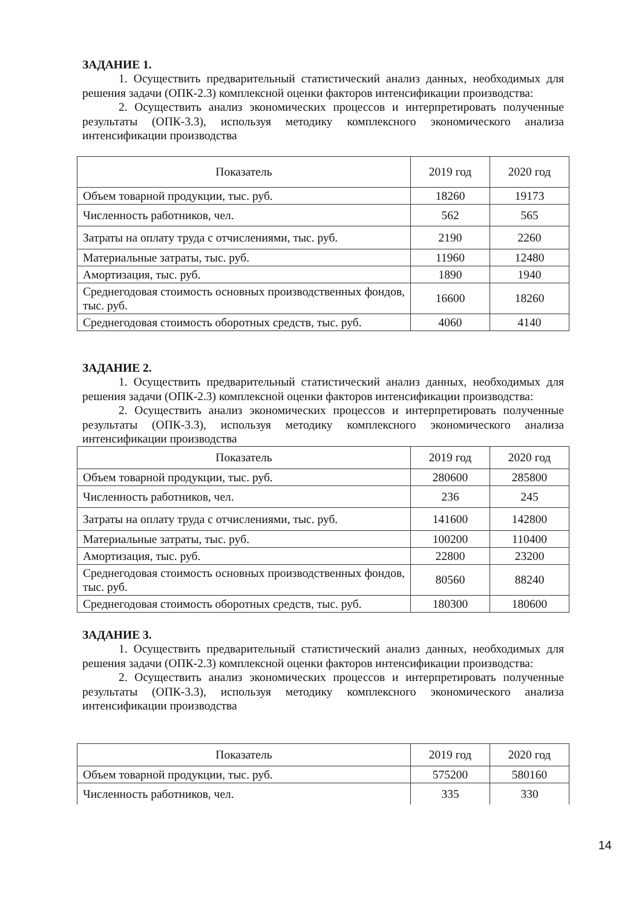ЗАДАНИЕ 1.
1. Осуществить предварительный статистический анализ данных, необходимых для решения задачи (ОПК-2.3) комплексной оценки факторов интенсификации производства:
2. Осуществить анализ экономических процессов и интерпретировать полученные результаты (ОПК-3.3), используя методику комплексного экономического анализа интенсификации производства
| Показатель | 2019 год | 2020 год |
| --- | --- | --- |
| Объем товарной продукции, тыс. руб. | 18260 | 19173 |
| Численность работников, чел. | 562 | 565 |
| Затраты на оплату труда с отчислениями, тыс. руб. | 2190 | 2260 |
| Материальные затраты, тыс. руб. | 11960 | 12480 |
| Амортизация, тыс. руб. | 1890 | 1940 |
| Среднегодовая стоимость основных производственных фондов, тыс. руб. | 16600 | 18260 |
| Среднегодовая стоимость оборотных средств, тыс. руб. | 4060 | 4140 |
ЗАДАНИЕ 2.
1. Осуществить предварительный статистический анализ данных, необходимых для решения задачи (ОПК-2.3) комплексной оценки факторов интенсификации производства:
2. Осуществить анализ экономических процессов и интерпретировать полученные результаты (ОПК-3.3), используя методику комплексного экономического анализа интенсификации производства
| Показатель | 2019 год | 2020 год |
| --- | --- | --- |
| Объем товарной продукции, тыс. руб. | 280600 | 285800 |
| Численность работников, чел. | 236 | 245 |
| Затраты на оплату труда с отчислениями, тыс. руб. | 141600 | 142800 |
| Материальные затраты, тыс. руб. | 100200 | 110400 |
| Амортизация, тыс. руб. | 22800 | 23200 |
| Среднегодовая стоимость основных производственных фондов, тыс. руб. | 80560 | 88240 |
| Среднегодовая стоимость оборотных средств, тыс. руб. | 180300 | 180600 |
ЗАДАНИЕ 3.
1. Осуществить предварительный статистический анализ данных, необходимых для решения задачи (ОПК-2.3) комплексной оценки факторов интенсификации производства:
2. Осуществить анализ экономических процессов и интерпретировать полученные результаты (ОПК-3.3), используя методику комплексного экономического анализа интенсификации производства
| Показатель | 2019 год | 2020 год |
| --- | --- | --- |
| Объем товарной продукции, тыс. руб. | 575200 | 580160 |
| Численность работников, чел. | 335 | 330 |
14